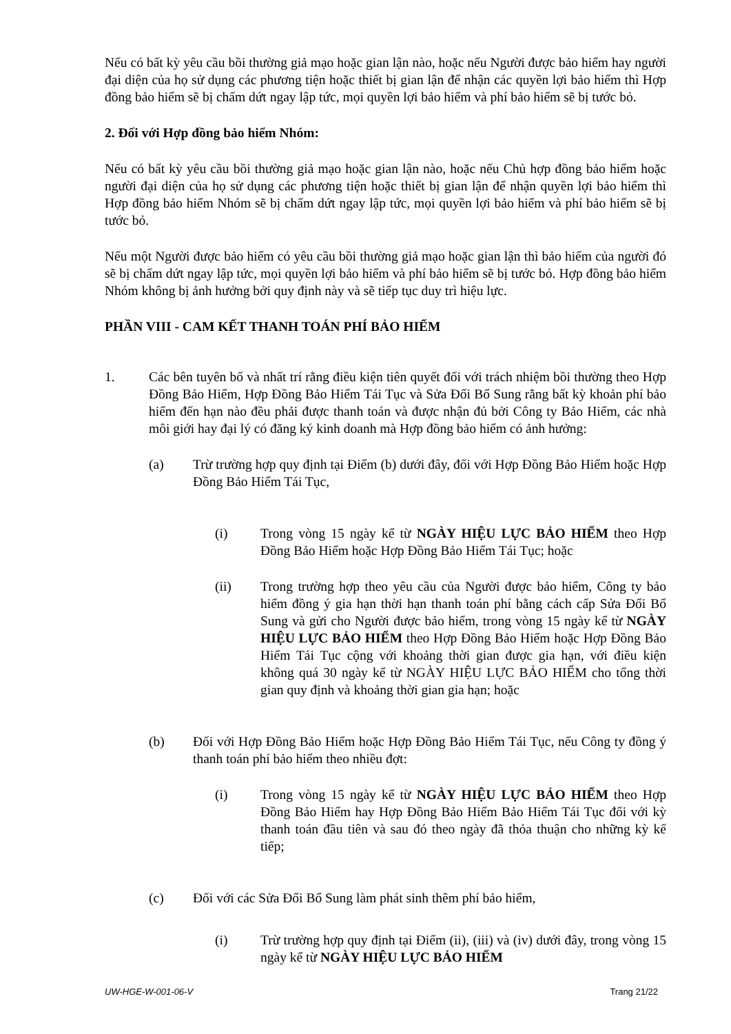Nếu có bất kỳ yêu cầu bồi thường giả mạo hoặc gian lận nào, hoặc nếu Người được bảo hiểm hay người đại diện của họ sử dụng các phương tiện hoặc thiết bị gian lận để nhận các quyền lợi bảo hiểm thì Hợp đồng bảo hiểm sẽ bị chấm dứt ngay lập tức, mọi quyền lợi bảo hiểm và phí bảo hiểm sẽ bị tước bỏ.
2. Đối với Hợp đồng bảo hiểm Nhóm:
Nếu có bất kỳ yêu cầu bồi thường giả mạo hoặc gian lận nào, hoặc nếu Chủ hợp đồng bảo hiểm hoặc người đại diện của họ sử dụng các phương tiện hoặc thiết bị gian lận để nhận quyền lợi bảo hiểm thì Hợp đồng bảo hiểm Nhóm sẽ bị chấm dứt ngay lập tức, mọi quyền lợi bảo hiểm và phí bảo hiểm sẽ bị tước bỏ.
Nếu một Người được bảo hiểm có yêu cầu bồi thường giả mạo hoặc gian lận thì bảo hiểm của người đó sẽ bị chấm dứt ngay lập tức, mọi quyền lợi bảo hiểm và phí bảo hiểm sẽ bị tước bỏ. Hợp đồng bảo hiểm Nhóm không bị ảnh hưởng bởi quy định này và sẽ tiếp tục duy trì hiệu lực.
PHẦN VIII - CAM KẾT THANH TOÁN PHÍ BẢO HIỂM
1. Các bên tuyên bố và nhất trí rằng điều kiện tiên quyết đối với trách nhiệm bồi thường theo Hợp Đồng Bảo Hiểm, Hợp Đồng Bảo Hiểm Tái Tục và Sửa Đổi Bổ Sung rằng bất kỳ khoản phí bảo hiểm đến hạn nào đều phải được thanh toán và được nhận đủ bởi Công ty Bảo Hiểm, các nhà môi giới hay đại lý có đăng ký kinh doanh mà Hợp đồng bảo hiểm có ảnh hưởng:
(a) Trừ trường hợp quy định tại Điểm (b) dưới đây, đối với Hợp Đồng Bảo Hiểm hoặc Hợp Đồng Bảo Hiểm Tái Tục,
(i) Trong vòng 15 ngày kể từ NGÀY HIỆU LỰC BẢO HIỂM theo Hợp Đồng Bảo Hiểm hoặc Hợp Đồng Bảo Hiểm Tái Tục; hoặc
(ii) Trong trường hợp theo yêu cầu của Người được bảo hiểm, Công ty bảo hiểm đồng ý gia hạn thời hạn thanh toán phí bằng cách cấp Sửa Đổi Bổ Sung và gửi cho Người được bảo hiểm, trong vòng 15 ngày kể từ NGÀY HIỆU LỰC BẢO HIỂM theo Hợp Đồng Bảo Hiểm hoặc Hợp Đồng Bảo Hiểm Tái Tục cộng với khoảng thời gian được gia hạn, với điều kiện không quá 30 ngày kể từ NGÀY HIỆU LỰC BẢO HIỂM cho tổng thời gian quy định và khoảng thời gian gia hạn; hoặc
(b) Đối với Hợp Đồng Bảo Hiểm hoặc Hợp Đồng Bảo Hiểm Tái Tục, nếu Công ty đồng ý thanh toán phí bảo hiểm theo nhiều đợt:
(i) Trong vòng 15 ngày kể từ NGÀY HIỆU LỰC BẢO HIỂM theo Hợp Đồng Bảo Hiểm hay Hợp Đồng Bảo Hiểm Bảo Hiểm Tái Tục đối với kỳ thanh toán đầu tiên và sau đó theo ngày đã thỏa thuận cho những kỳ kế tiếp;
(c) Đối với các Sửa Đổi Bổ Sung làm phát sinh thêm phí bảo hiểm,
(i) Trừ trường hợp quy định tại Điểm (ii), (iii) và (iv) dưới đây, trong vòng 15 ngày kể từ NGÀY HIỆU LỰC BẢO HIỂM
UW-HGE-W-001-06-V Trang 21/22